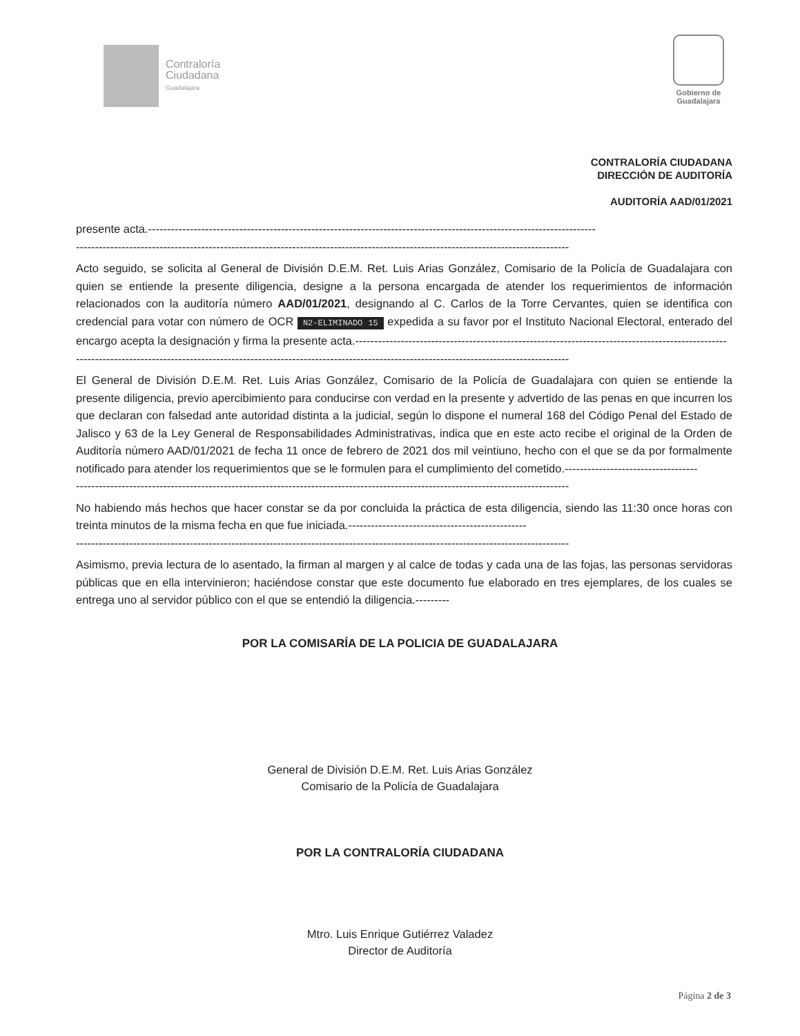Contraloría
Ciudadana
Guadalajara
Gobierno de
Guadalajara
CONTRALORÍA CIUDADANA
DIRECCIÓN DE AUDITORÍA
AUDITORÍA AAD/01/2021
presente acta.----------------------------------------------------------------------------------------------------------------------
----------------------------------------------------------------------------------------------------------------------------------
Acto seguido, se solicita al General de División D.E.M. Ret. Luis Arias González, Comisario de la Policía de Guadalajara con quien se entiende la presente diligencia, designe a la persona encargada de atender los requerimientos de información relacionados con la auditoría número AAD/01/2021, designando al C. Carlos de la Torre Cervantes, quien se identifica con credencial para votar con número de OCR N2-ELIMINADO 15 expedida a su favor por el Instituto Nacional Electoral, enterado del encargo acepta la designación y firma la presente acta.--------------------------------------------------------------------------------------------------
----------------------------------------------------------------------------------------------------------------------------------
El General de División D.E.M. Ret. Luis Arias González, Comisario de la Policía de Guadalajara con quien se entiende la presente diligencia, previo apercibimiento para conducirse con verdad en la presente y advertido de las penas en que incurren los que declaran con falsedad ante autoridad distinta a la judicial, según lo dispone el numeral 168 del Código Penal del Estado de Jalisco y 63 de la Ley General de Responsabilidades Administrativas, indica que en este acto recibe el original de la Orden de Auditoría número AAD/01/2021 de fecha 11 once de febrero de 2021 dos mil veintiuno, hecho con el que se da por formalmente notificado para atender los requerimientos que se le formulen para el cumplimiento del cometido.-----------------------------------
----------------------------------------------------------------------------------------------------------------------------------
No habiendo más hechos que hacer constar se da por concluida la práctica de esta diligencia, siendo las 11:30 once horas con treinta minutos de la misma fecha en que fue iniciada.-----------------------------------------------
----------------------------------------------------------------------------------------------------------------------------------
Asimismo, previa lectura de lo asentado, la firman al margen y al calce de todas y cada una de las fojas, las personas servidoras públicas que en ella intervinieron; haciéndose constar que este documento fue elaborado en tres ejemplares, de los cuales se entrega uno al servidor público con el que se entendió la diligencia.---------
POR LA COMISARÍA DE LA POLICIA DE GUADALAJARA
General de División D.E.M. Ret. Luis Arias González
Comisario de la Policía de Guadalajara
POR LA CONTRALORÍA CIUDADANA
Mtro. Luis Enrique Gutiérrez Valadez
Director de Auditoría
Página 2 de 3